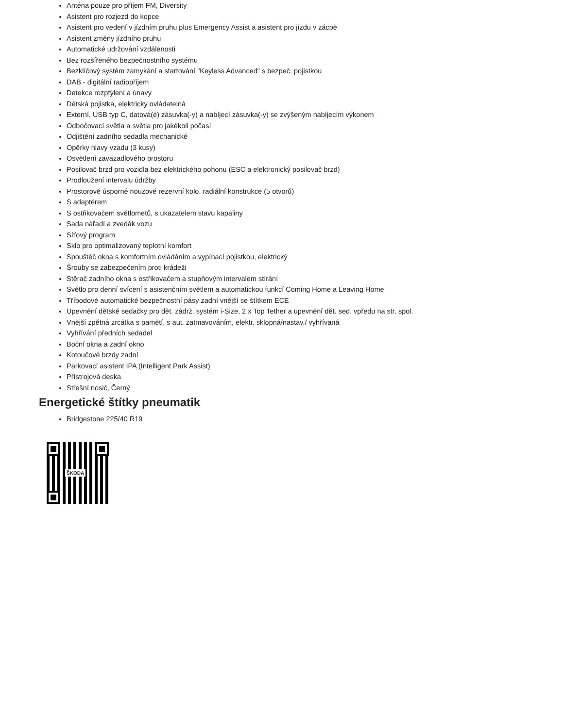Anténa pouze pro příjem FM, Diversity
Asistent pro rozjezd do kopce
Asistent pro vedení v jízdním pruhu plus Emergency Assist a asistent pro jízdu v zácpě
Asistent změny jízdního pruhu
Automatické udržování vzdálenosti
Bez rozšířeného bezpečnostního systému
Bezklíčový systém zamykání a startování "Keyless Advanced" s bezpeč. pojistkou
DAB - digitální radiopříjem
Detekce rozptýlení a únavy
Dětská pojistka, elektricky ovládatelná
Externí, USB typ C, datová(é) zásuvka(-y) a nabíjecí zásuvka(-y) se zvýšeným nabíjecím výkonem
Odbočovací světla a světla pro jakékoli počasí
Odjištění zadního sedadla mechanické
Opěrky hlavy vzadu (3 kusy)
Osvětlení zavazadlového prostoru
Posilovač brzd pro vozidla bez elektrického pohonu (ESC a elektronický posilovač brzd)
Prodloužení intervalu údržby
Prostorově úsporné nouzové rezervní kolo, radiální konstrukce (5 otvorů)
S adaptérem
S ostřikovačem světlometů, s ukazatelem stavu kapaliny
Sada nářadí a zvedák vozu
Síťový program
Sklo pro optimalizovaný teplotní komfort
Spouštěč okna s komfortním ovládáním a vypínací pojistkou, elektrický
Šrouby se zabezpečením proti krádeži
Stěrač zadního okna s ostřikovačem a stupňovým intervalem stírání
Světlo pro denní svícení s asistenčním světlem a automatickou funkcí Coming Home a Leaving Home
Tříbodové automatické bezpečnostní pásy zadní vnější se štítkem ECE
Upevnění dětské sedačky pro dět. zádrž. systém i-Size, 2 x Top Tether a upevnění dět. sed. vpředu na str. spol.
Vnější zpětná zrcátka s pamětí, s aut. zatmavováním, elektr. sklopná/nastav./ vyhřívaná
Vyhřívání předních sedadel
Boční okna a zadní okno
Kotoučové brzdy zadní
Parkovací asistent IPA (Intelligent Park Assist)
Přístrojová deska
Střešní nosič, Černý
Energetické štítky pneumatik
Bridgestone 225/40 R19
ŠKODA